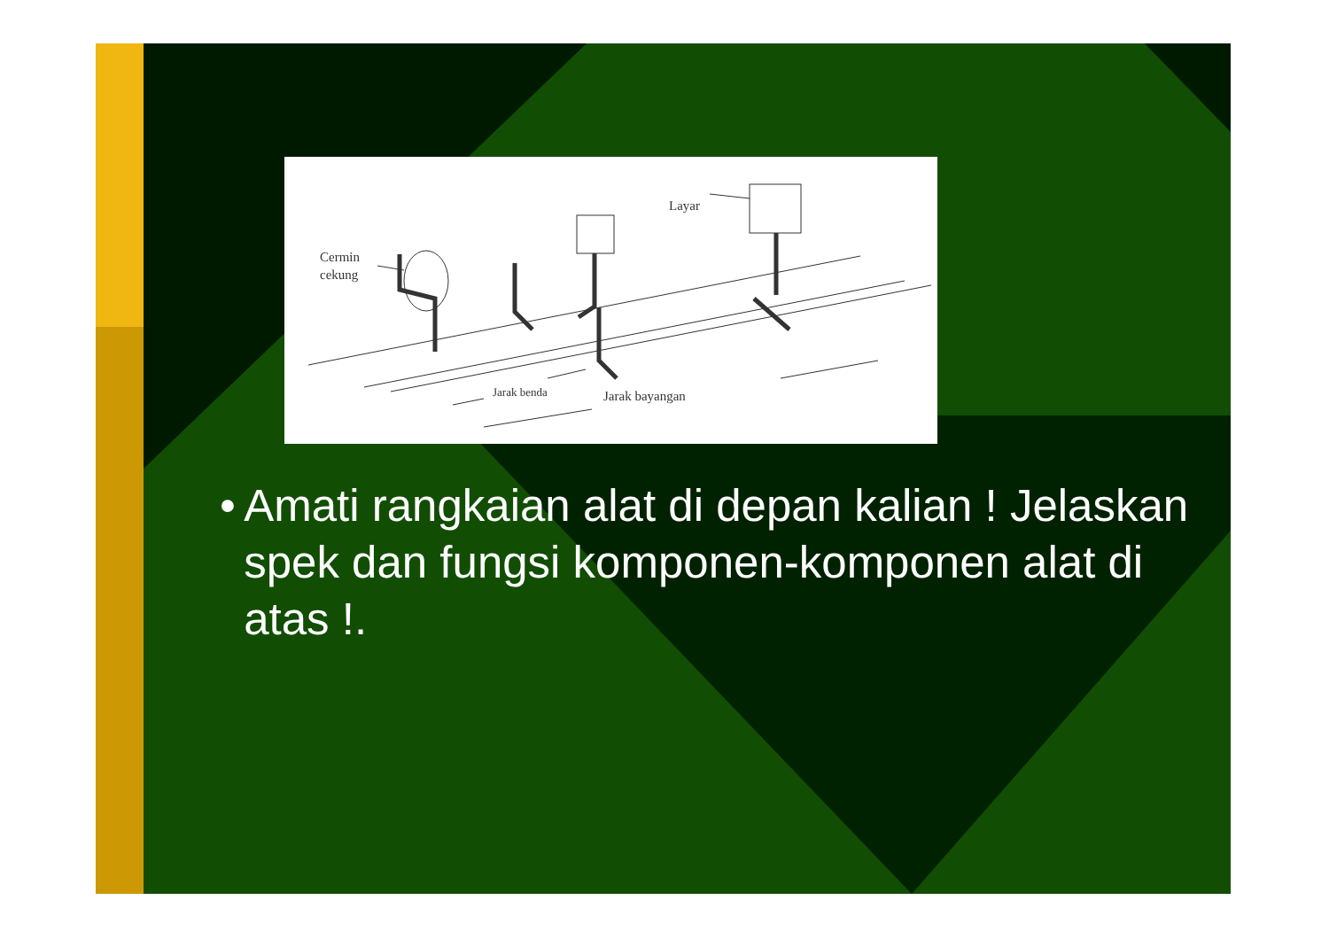Cermin
cekung
Layar
Jarak benda
Jarak bayangan
• Amati rangkaian alat di depan kalian ! Jelaskan spek dan fungsi komponen-komponen alat di atas !.